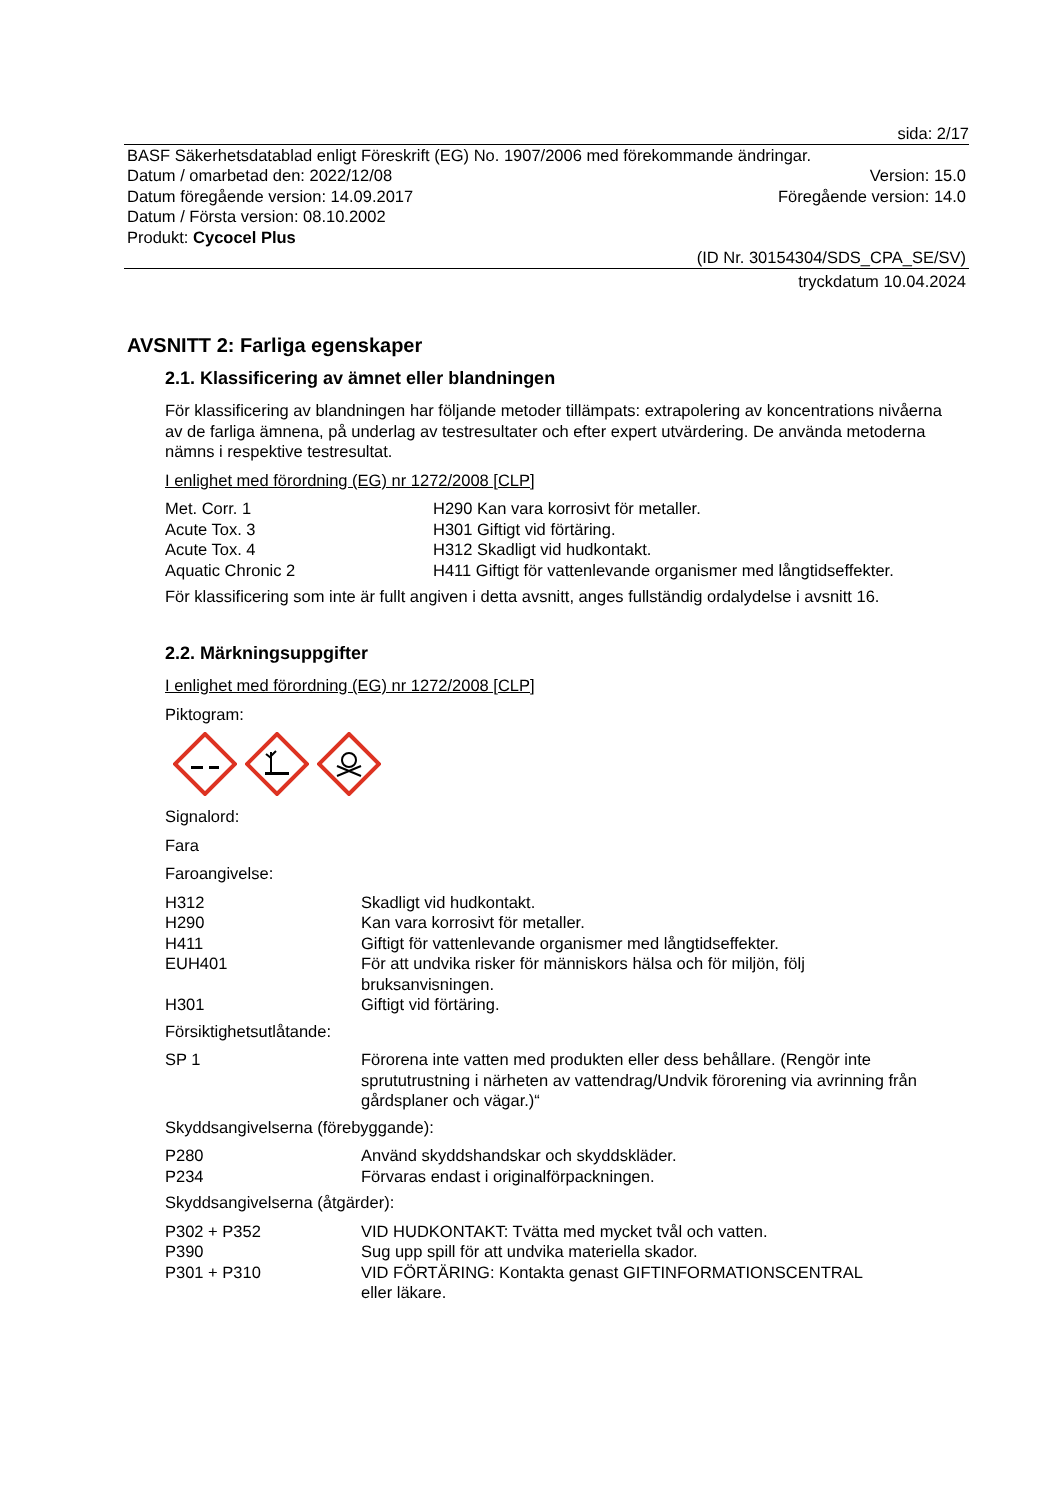sida: 2/17
BASF Säkerhetsdatablad enligt Föreskrift (EG) No. 1907/2006 med förekommande ändringar.
Datum / omarbetad den: 2022/12/08 Version: 15.0
Datum föregående version: 14.09.2017 Föregående version: 14.0
Datum / Första version: 08.10.2002
Produkt: Cycocel Plus
(ID Nr. 30154304/SDS_CPA_SE/SV)
tryckdatum 10.04.2024
AVSNITT 2: Farliga egenskaper
2.1. Klassificering av ämnet eller blandningen
För klassificering av blandningen har följande metoder tillämpats: extrapolering av koncentrations nivåerna av de farliga ämnena, på underlag av testresultater och efter expert utvärdering. De använda metoderna nämns i respektive testresultat.
I enlighet med förordning (EG) nr 1272/2008 [CLP]
| Met. Corr. 1 | H290 Kan vara korrosivt för metaller. |
| Acute Tox. 3 | H301 Giftigt vid förtäring. |
| Acute Tox. 4 | H312 Skadligt vid hudkontakt. |
| Aquatic Chronic 2 | H411 Giftigt för vattenlevande organismer med långtidseffekter. |
För klassificering som inte är fullt angiven i detta avsnitt, anges fullständig ordalydelse i avsnitt 16.
2.2. Märkningsuppgifter
I enlighet med förordning (EG) nr 1272/2008 [CLP]
Piktogram:
Signalord:
Fara
Faroangivelse:
| H312 | Skadligt vid hudkontakt. |
| H290 | Kan vara korrosivt för metaller. |
| H411 | Giftigt för vattenlevande organismer med långtidseffekter. |
| EUH401 | För att undvika risker för människors hälsa och för miljön, följ bruksanvisningen. |
| H301 | Giftigt vid förtäring. |
Försiktighetsutlåtande:
| SP 1 | Förorena inte vatten med produkten eller dess behållare. (Rengör inte sprututrustning i närheten av vattendrag/Undvik förorening via avrinning från gårdsplaner och vägar.)“ |
Skyddsangivelserna (förebyggande):
| P280 | Använd skyddshandskar och skyddskläder. |
| P234 | Förvaras endast i originalförpackningen. |
Skyddsangivelserna (åtgärder):
| P302 + P352 | VID HUDKONTAKT: Tvätta med mycket tvål och vatten. |
| P390 | Sug upp spill för att undvika materiella skador. |
| P301 + P310 | VID FÖRTÄRING: Kontakta genast GIFTINFORMATIONSCENTRAL eller läkare. |